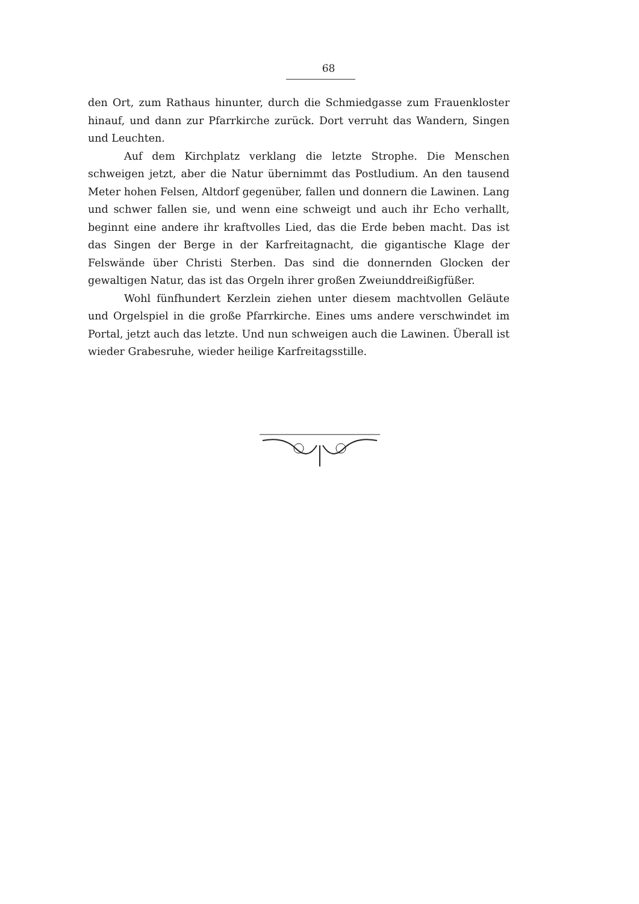68
den Ort, zum Rathaus hinunter, durch die Schmiedgasse zum Frauenkloster hinauf, und dann zur Pfarrkirche zurück. Dort verruht das Wandern, Singen und Leuchten.
Auf dem Kirchplatz verklang die letzte Strophe. Die Menschen schweigen jetzt, aber die Natur übernimmt das Postludium. An den tausend Meter hohen Felsen, Altdorf gegenüber, fallen und donnern die Lawinen. Lang und schwer fallen sie, und wenn eine schweigt und auch ihr Echo verhallt, beginnt eine andere ihr kraftvolles Lied, das die Erde beben macht. Das ist das Singen der Berge in der Karfreitagnacht, die gigantische Klage der Felswände über Christi Sterben. Das sind die donnernden Glocken der gewaltigen Natur, das ist das Orgeln ihrer großen Zweiunddreißigfüßer.
Wohl fünfhundert Kerzlein ziehen unter diesem machtvollen Geläute und Orgelspiel in die große Pfarrkirche. Eines ums andere verschwindet im Portal, jetzt auch das letzte. Und nun schweigen auch die Lawinen. Überall ist wieder Grabesruhe, wieder heilige Karfreitagsstille.